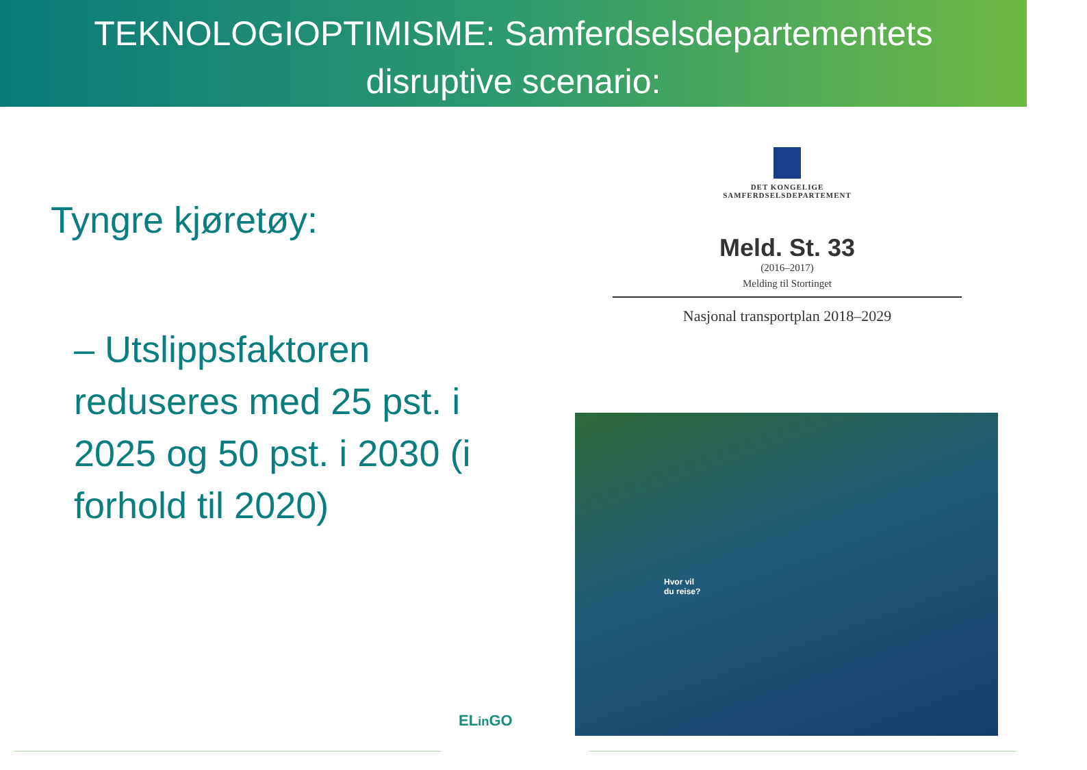TEKNOLOGIOPTIMISME: Samferdselsdepartementets
disruptive scenario:
Tyngre kjøretøy:
– Utslippsfaktoren reduseres med 25 pst. i 2025 og 50 pst. i 2030 (i forhold til 2020)
DET KONGELIGE
SAMFERDSELSDEPARTEMENT
Meld. St. 33
(2016–2017)
Melding til Stortinget
Nasjonal transportplan 2018–2029
Hvor vil
du reise?
ELin GO